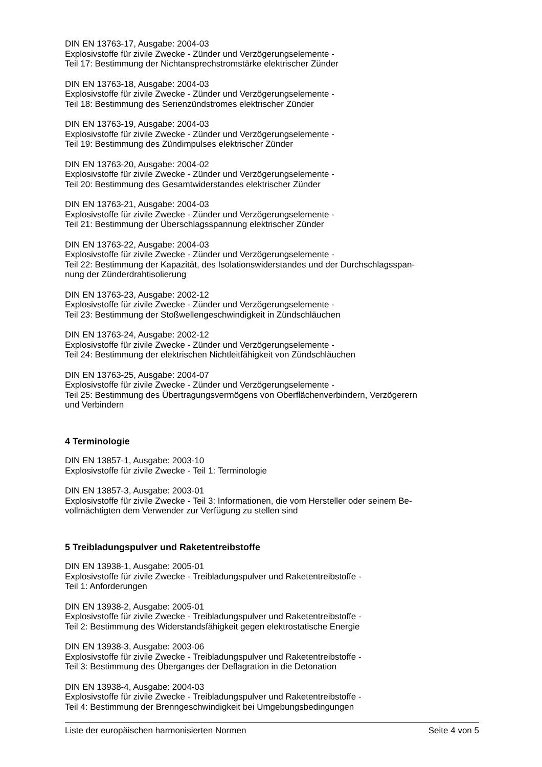DIN EN 13763-17, Ausgabe: 2004-03
Explosivstoffe für zivile Zwecke - Zünder und Verzögerungselemente -
Teil 17: Bestimmung der Nichtansprechstromstärke elektrischer Zünder
DIN EN 13763-18, Ausgabe: 2004-03
Explosivstoffe für zivile Zwecke - Zünder und Verzögerungselemente -
Teil 18: Bestimmung des Serienzündstromes elektrischer Zünder
DIN EN 13763-19, Ausgabe: 2004-03
Explosivstoffe für zivile Zwecke - Zünder und Verzögerungselemente -
Teil 19: Bestimmung des Zündimpulses elektrischer Zünder
DIN EN 13763-20, Ausgabe: 2004-02
Explosivstoffe für zivile Zwecke - Zünder und Verzögerungselemente -
Teil 20: Bestimmung des Gesamtwiderstandes elektrischer Zünder
DIN EN 13763-21, Ausgabe: 2004-03
Explosivstoffe für zivile Zwecke - Zünder und Verzögerungselemente -
Teil 21: Bestimmung der Überschlagsspannung elektrischer Zünder
DIN EN 13763-22, Ausgabe: 2004-03
Explosivstoffe für zivile Zwecke - Zünder und Verzögerungselemente -
Teil 22: Bestimmung der Kapazität, des Isolationswiderstandes und der Durchschlagsspan-
nung der Zünderdrahtisolierung
DIN EN 13763-23, Ausgabe: 2002-12
Explosivstoffe für zivile Zwecke - Zünder und Verzögerungselemente -
Teil 23: Bestimmung der Stoßwellengeschwindigkeit in Zündschläuchen
DIN EN 13763-24, Ausgabe: 2002-12
Explosivstoffe für zivile Zwecke - Zünder und Verzögerungselemente -
Teil 24: Bestimmung der elektrischen Nichtleitfähigkeit von Zündschläuchen
DIN EN 13763-25, Ausgabe: 2004-07
Explosivstoffe für zivile Zwecke - Zünder und Verzögerungselemente -
Teil 25: Bestimmung des Übertragungsvermögens von Oberflächenverbindern, Verzögerern
und Verbindern
4 Terminologie
DIN EN 13857-1, Ausgabe: 2003-10
Explosivstoffe für zivile Zwecke - Teil 1: Terminologie
DIN EN 13857-3, Ausgabe: 2003-01
Explosivstoffe für zivile Zwecke - Teil 3: Informationen, die vom Hersteller oder seinem Be-
vollmächtigten dem Verwender zur Verfügung zu stellen sind
5 Treibladungspulver und Raketentreibstoffe
DIN EN 13938-1, Ausgabe: 2005-01
Explosivstoffe für zivile Zwecke - Treibladungspulver und Raketentreibstoffe -
Teil 1: Anforderungen
DIN EN 13938-2, Ausgabe: 2005-01
Explosivstoffe für zivile Zwecke - Treibladungspulver und Raketentreibstoffe -
Teil 2: Bestimmung des Widerstandsfähigkeit gegen elektrostatische Energie
DIN EN 13938-3, Ausgabe: 2003-06
Explosivstoffe für zivile Zwecke - Treibladungspulver und Raketentreibstoffe -
Teil 3: Bestimmung des Überganges der Deflagration in die Detonation
DIN EN 13938-4, Ausgabe: 2004-03
Explosivstoffe für zivile Zwecke - Treibladungspulver und Raketentreibstoffe -
Teil 4: Bestimmung der Brenngeschwindigkeit bei Umgebungsbedingungen
Liste der europäischen harmonisierten Normen Seite 4 von 5